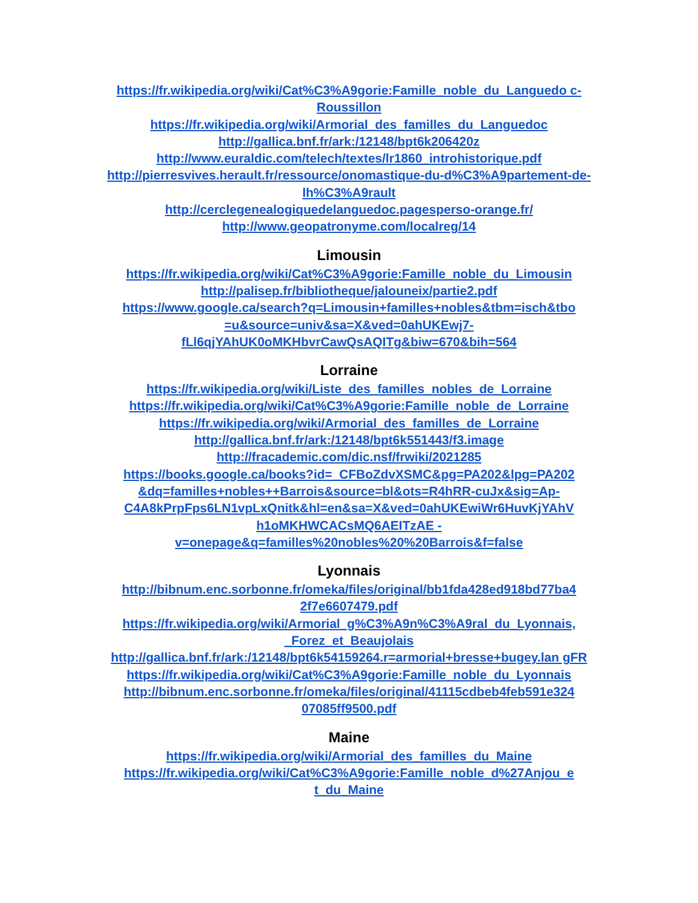https://fr.wikipedia.org/wiki/Cat%C3%A9gorie:Famille_noble_du_Languedo c-Roussillon
https://fr.wikipedia.org/wiki/Armorial_des_familles_du_Languedoc
http://gallica.bnf.fr/ark:/12148/bpt6k206420z
http://www.euraldic.com/telech/textes/lr1860_introhistorique.pdf
http://pierresvives.herault.fr/ressource/onomastique-du-d%C3%A9partement-de-lh%C3%A9rault
http://cerclegenealogiquedelanguedoc.pagesperso-orange.fr/
http://www.geopatronyme.com/localreg/14
Limousin
https://fr.wikipedia.org/wiki/Cat%C3%A9gorie:Famille_noble_du_Limousin
http://palisep.fr/bibliotheque/jalouneix/partie2.pdf
https://www.google.ca/search?q=Limousin+familles+nobles&tbm=isch&tbo =u&source=univ&sa=X&ved=0ahUKEwj7- fLl6qjYAhUK0oMKHbvrCawQsAQITg&biw=670&bih=564
Lorraine
https://fr.wikipedia.org/wiki/Liste_des_familles_nobles_de_Lorraine
https://fr.wikipedia.org/wiki/Cat%C3%A9gorie:Famille_noble_de_Lorraine
https://fr.wikipedia.org/wiki/Armorial_des_familles_de_Lorraine
http://gallica.bnf.fr/ark:/12148/bpt6k551443/f3.image
http://fracademic.com/dic.nsf/frwiki/2021285
https://books.google.ca/books?id=_CFBoZdvXSMC&pg=PA202&lpg=PA202 &dq=familles+nobles++Barrois&source=bl&ots=R4hRR-cuJx&sig=Ap-C4A8kPrpFps6LN1vpLxQnitk&hl=en&sa=X&ved=0ahUKEwiWr6HuvKjYAhV h1oMKHWCACsMQ6AEITzAE - v=onepage&q=familles%20nobles%20%20Barrois&f=false
Lyonnais
http://bibnum.enc.sorbonne.fr/omeka/files/original/bb1fda428ed918bd77ba4 2f7e6607479.pdf
https://fr.wikipedia.org/wiki/Armorial_g%C3%A9n%C3%A9ral_du_Lyonnais, _Forez_et_Beaujolais
http://gallica.bnf.fr/ark:/12148/bpt6k54159264.r=armorial+bresse+bugey.lan gFR
https://fr.wikipedia.org/wiki/Cat%C3%A9gorie:Famille_noble_du_Lyonnais
http://bibnum.enc.sorbonne.fr/omeka/files/original/41115cdbeb4feb591e324 07085ff9500.pdf
Maine
https://fr.wikipedia.org/wiki/Armorial_des_familles_du_Maine
https://fr.wikipedia.org/wiki/Cat%C3%A9gorie:Famille_noble_d%27Anjou_e t_du_Maine